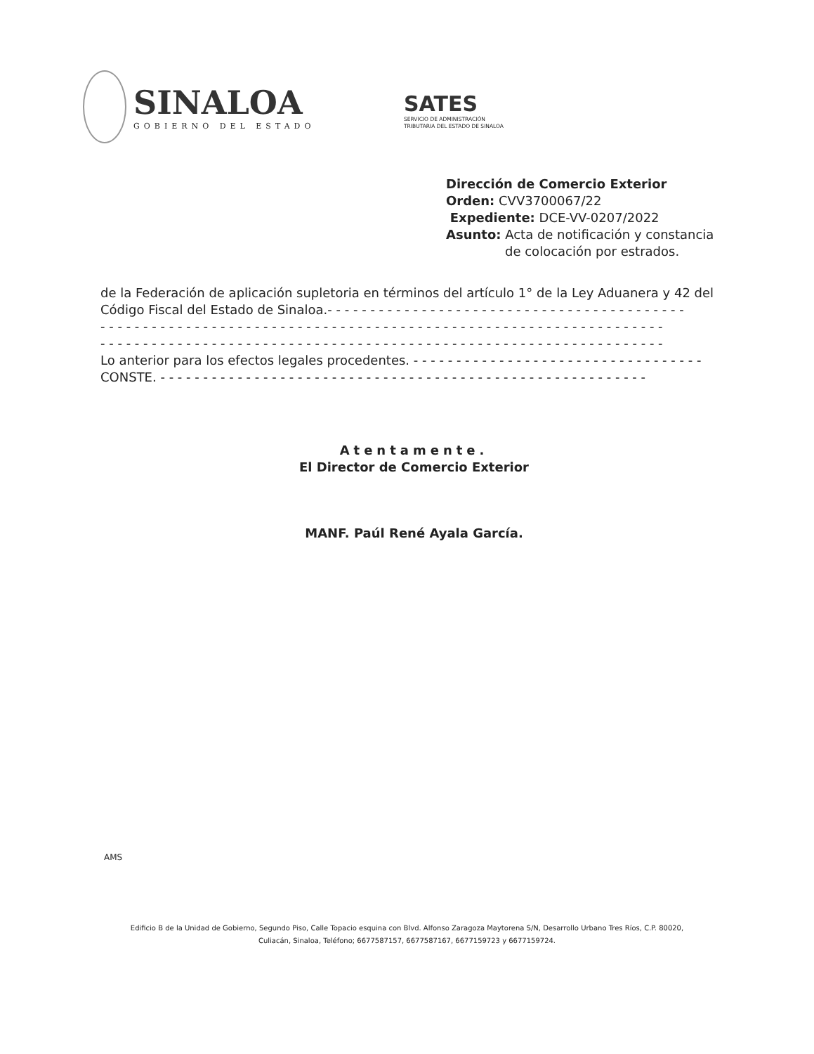SINALOA
GOBIERNO DEL ESTADO
SATES
SERVICIO DE ADMINISTRACIÓN
TRIBUTARIA DEL ESTADO DE SINALOA
Dirección de Comercio Exterior
Orden: CVV3700067/22
Expediente: DCE-VV-0207/2022
Asunto: Acta de notificación y constancia
de colocación por estrados.
de la Federación de aplicación supletoria en términos del artículo 1° de la Ley Aduanera y 42 del Código Fiscal del Estado de Sinaloa.- - - - - - - - - - - - - - - - - - - - - - - - - - - - - - - - - - - - - - - - - -
- - - - - - - - - - - - - - - - - - - - - - - - - - - - - - - - - - - - - - - - - - - - - - - - - - - - - - - - - - - - - - - - - -
- - - - - - - - - - - - - - - - - - - - - - - - - - - - - - - - - - - - - - - - - - - - - - - - - - - - - - - - - - - - - - - - - -
Lo anterior para los efectos legales procedentes. - - - - - - - - - - - - - - - - - - - - - - - - - - - - - - - - - -
CONSTE. - - - - - - - - - - - - - - - - - - - - - - - - - - - - - - - - - - - - - - - - - - - - - - - - - - - - - - - - -
Atentamente.
El Director de Comercio Exterior
MANF. Paúl René Ayala García.
AMS
Edificio B de la Unidad de Gobierno, Segundo Piso, Calle Topacio esquina con Blvd. Alfonso Zaragoza Maytorena S/N, Desarrollo Urbano Tres Ríos, C.P. 80020,
Culiacán, Sinaloa, Teléfono; 6677587157, 6677587167, 6677159723 y 6677159724.